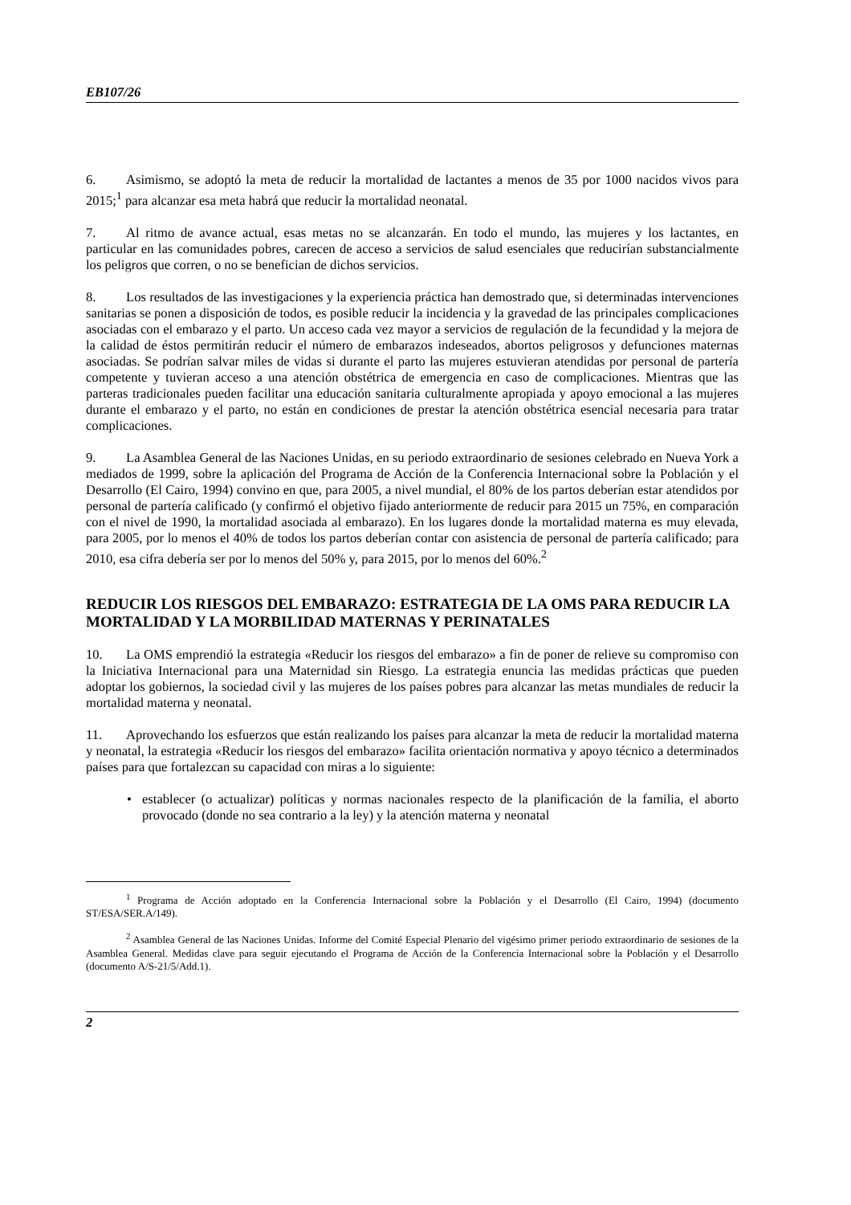EB107/26
6. Asimismo, se adoptó la meta de reducir la mortalidad de lactantes a menos de 35 por 1000 nacidos vivos para 2015;<sup>1</sup> para alcanzar esa meta habrá que reducir la mortalidad neonatal.
7. Al ritmo de avance actual, esas metas no se alcanzarán. En todo el mundo, las mujeres y los lactantes, en particular en las comunidades pobres, carecen de acceso a servicios de salud esenciales que reducirían substancialmente los peligros que corren, o no se benefician de dichos servicios.
8. Los resultados de las investigaciones y la experiencia práctica han demostrado que, si determinadas intervenciones sanitarias se ponen a disposición de todos, es posible reducir la incidencia y la gravedad de las principales complicaciones asociadas con el embarazo y el parto. Un acceso cada vez mayor a servicios de regulación de la fecundidad y la mejora de la calidad de éstos permitirán reducir el número de embarazos indeseados, abortos peligrosos y defunciones maternas asociadas. Se podrían salvar miles de vidas si durante el parto las mujeres estuvieran atendidas por personal de partería competente y tuvieran acceso a una atención obstétrica de emergencia en caso de complicaciones. Mientras que las parteras tradicionales pueden facilitar una educación sanitaria culturalmente apropiada y apoyo emocional a las mujeres durante el embarazo y el parto, no están en condiciones de prestar la atención obstétrica esencial necesaria para tratar complicaciones.
9. La Asamblea General de las Naciones Unidas, en su periodo extraordinario de sesiones celebrado en Nueva York a mediados de 1999, sobre la aplicación del Programa de Acción de la Conferencia Internacional sobre la Población y el Desarrollo (El Cairo, 1994) convino en que, para 2005, a nivel mundial, el 80% de los partos deberían estar atendidos por personal de partería calificado (y confirmó el objetivo fijado anteriormente de reducir para 2015 un 75%, en comparación con el nivel de 1990, la mortalidad asociada al embarazo). En los lugares donde la mortalidad materna es muy elevada, para 2005, por lo menos el 40% de todos los partos deberían contar con asistencia de personal de partería calificado; para 2010, esa cifra debería ser por lo menos del 50% y, para 2015, por lo menos del 60%.<sup>2</sup>
REDUCIR LOS RIESGOS DEL EMBARAZO: ESTRATEGIA DE LA OMS PARA REDUCIR LA MORTALIDAD Y LA MORBILIDAD MATERNAS Y PERINATALES
10. La OMS emprendió la estrategia «Reducir los riesgos del embarazo» a fin de poner de relieve su compromiso con la Iniciativa Internacional para una Maternidad sin Riesgo. La estrategia enuncia las medidas prácticas que pueden adoptar los gobiernos, la sociedad civil y las mujeres de los países pobres para alcanzar las metas mundiales de reducir la mortalidad materna y neonatal.
11. Aprovechando los esfuerzos que están realizando los países para alcanzar la meta de reducir la mortalidad materna y neonatal, la estrategia «Reducir los riesgos del embarazo» facilita orientación normativa y apoyo técnico a determinados países para que fortalezcan su capacidad con miras a lo siguiente:
• establecer (o actualizar) políticas y normas nacionales respecto de la planificación de la familia, el aborto provocado (donde no sea contrario a la ley) y la atención materna y neonatal
<sup>1</sup> Programa de Acción adoptado en la Conferencia Internacional sobre la Población y el Desarrollo (El Cairo, 1994) (documento ST/ESA/SER.A/149).
<sup>2</sup> Asamblea General de las Naciones Unidas. Informe del Comité Especial Plenario del vigésimo primer periodo extraordinario de sesiones de la Asamblea General. Medidas clave para seguir ejecutando el Programa de Acción de la Conferencia Internacional sobre la Población y el Desarrollo (documento A/S-21/5/Add.1).
2